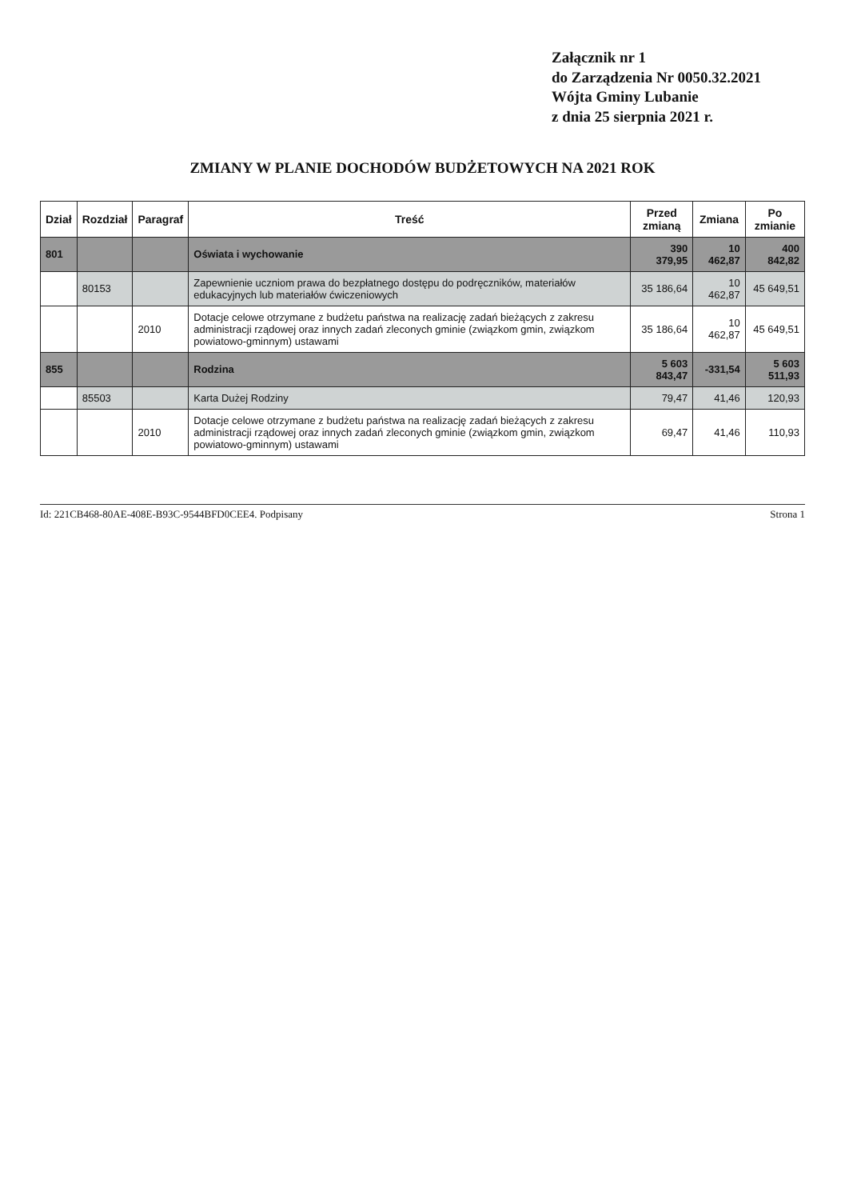Załącznik nr 1
do Zarządzenia Nr 0050.32.2021
Wójta Gminy Lubanie
z dnia 25 sierpnia 2021 r.
ZMIANY W PLANIE DOCHODÓW BUDŻETOWYCH NA 2021 ROK
| Dział | Rozdział | Paragraf | Treść | Przed zmianą | Zmiana | Po zmianie |
| --- | --- | --- | --- | --- | --- | --- |
| 801 | | | Oświata i wychowanie | 390 379,95 | 10 462,87 | 400 842,82 |
| | 80153 | | Zapewnienie uczniom prawa do bezpłatnego dostępu do podręczników, materiałów edukacyjnych lub materiałów ćwiczeniowych | 35 186,64 | 10 462,87 | 45 649,51 |
| | | 2010 | Dotacje celowe otrzymane z budżetu państwa na realizację zadań bieżących z zakresu administracji rządowej oraz innych zadań zleconych gminie (związkom gmin, związkom powiatowo-gminnym) ustawami | 35 186,64 | 10 462,87 | 45 649,51 |
| 855 | | | Rodzina | 5 603 843,47 | -331,54 | 5 603 511,93 |
| | 85503 | | Karta Dużej Rodziny | 79,47 | 41,46 | 120,93 |
| | | 2010 | Dotacje celowe otrzymane z budżetu państwa na realizację zadań bieżących z zakresu administracji rządowej oraz innych zadań zleconych gminie (związkom gmin, związkom powiatowo-gminnym) ustawami | 69,47 | 41,46 | 110,93 |
Id: 221CB468-80AE-408E-B93C-9544BFD0CEE4. Podpisany Strona 1